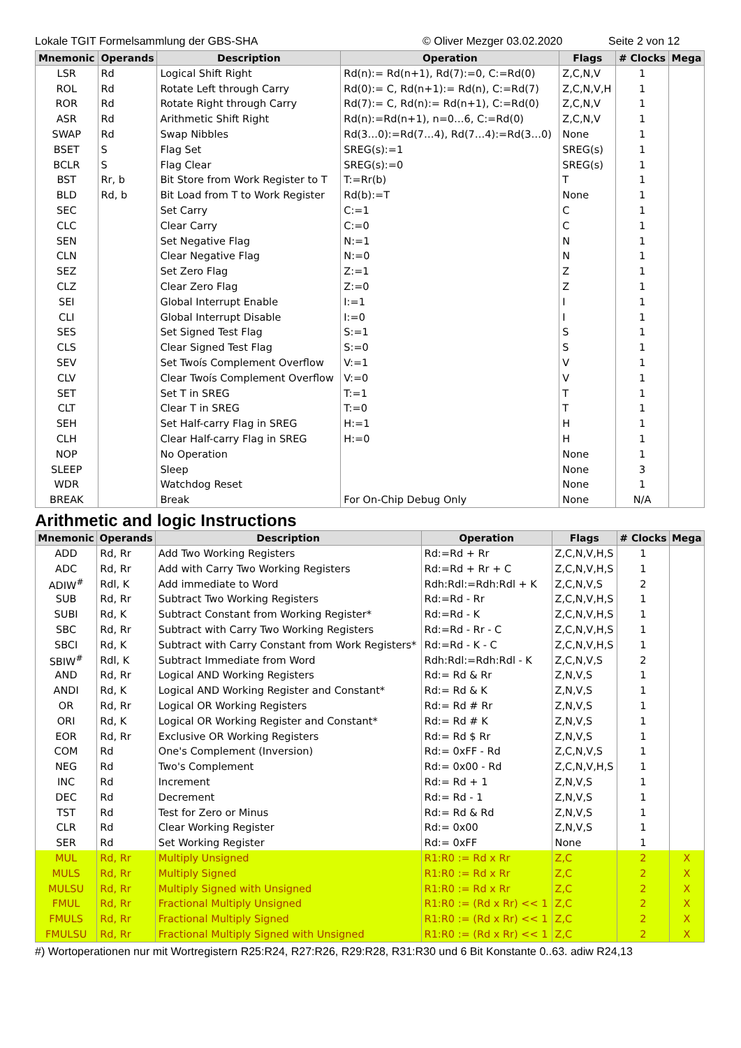Lokale TGIT Formelsammlung der GBS-SHA © Oliver Mezger 03.02.2020 Seite 2 von 12
| Mnemonic | Operands | Description | Operation | Flags | # Clocks | Mega |
| --- | --- | --- | --- | --- | --- | --- |
| LSR | Rd | Logical Shift Right | Rd(n):= Rd(n+1), Rd(7):=0, C:=Rd(0) | Z,C,N,V | 1 | |
| ROL | Rd | Rotate Left through Carry | Rd(0):= C, Rd(n+1):= Rd(n), C:=Rd(7) | Z,C,N,V,H | 1 | |
| ROR | Rd | Rotate Right through Carry | Rd(7):= C, Rd(n):= Rd(n+1), C:=Rd(0) | Z,C,N,V | 1 | |
| ASR | Rd | Arithmetic Shift Right | Rd(n):=Rd(n+1), n=0…6, C:=Rd(0) | Z,C,N,V | 1 | |
| SWAP | Rd | Swap Nibbles | Rd(3…0):=Rd(7…4), Rd(7…4):=Rd(3…0) | None | 1 | |
| BSET | S | Flag Set | SREG(s):=1 | SREG(s) | 1 | |
| BCLR | S | Flag Clear | SREG(s):=0 | SREG(s) | 1 | |
| BST | Rr, b | Bit Store from Work Register to T | T:=Rr(b) | T | 1 | |
| BLD | Rd, b | Bit Load from T to Work Register | Rd(b):=T | None | 1 | |
| SEC | | Set Carry | C:=1 | C | 1 | |
| CLC | | Clear Carry | C:=0 | C | 1 | |
| SEN | | Set Negative Flag | N:=1 | N | 1 | |
| CLN | | Clear Negative Flag | N:=0 | N | 1 | |
| SEZ | | Set Zero Flag | Z:=1 | Z | 1 | |
| CLZ | | Clear Zero Flag | Z:=0 | Z | 1 | |
| SEI | | Global Interrupt Enable | I:=1 | I | 1 | |
| CLI | | Global Interrupt Disable | I:=0 | I | 1 | |
| SES | | Set Signed Test Flag | S:=1 | S | 1 | |
| CLS | | Clear Signed Test Flag | S:=0 | S | 1 | |
| SEV | | Set Twoís Complement Overflow | V:=1 | V | 1 | |
| CLV | | Clear Twoís Complement Overflow | V:=0 | V | 1 | |
| SET | | Set T in SREG | T:=1 | T | 1 | |
| CLT | | Clear T in SREG | T:=0 | T | 1 | |
| SEH | | Set Half-carry Flag in SREG | H:=1 | H | 1 | |
| CLH | | Clear Half-carry Flag in SREG | H:=0 | H | 1 | |
| NOP | | No Operation | | None | 1 | |
| SLEEP | | Sleep | | None | 3 | |
| WDR | | Watchdog Reset | | None | 1 | |
| BREAK | | Break | For On-Chip Debug Only | None | N/A | |
Arithmetic and logic Instructions
| Mnemonic | Operands | Description | Operation | Flags | # Clocks | Mega |
| --- | --- | --- | --- | --- | --- | --- |
| ADD | Rd, Rr | Add Two Working Registers | Rd:=Rd + Rr | Z,C,N,V,H,S | 1 | |
| ADC | Rd, Rr | Add with Carry Two Working Registers | Rd:=Rd + Rr + C | Z,C,N,V,H,S | 1 | |
| ADIW<sup>#</sup> | Rdl, K | Add immediate to Word | Rdh:Rdl:=Rdh:Rdl + K | Z,C,N,V,S | 2 | |
| SUB | Rd, Rr | Subtract Two Working Registers | Rd:=Rd - Rr | Z,C,N,V,H,S | 1 | |
| SUBI | Rd, K | Subtract Constant from Working Register* | Rd:=Rd - K | Z,C,N,V,H,S | 1 | |
| SBC | Rd, Rr | Subtract with Carry Two Working Registers | Rd:=Rd - Rr - C | Z,C,N,V,H,S | 1 | |
| SBCI | Rd, K | Subtract with Carry Constant from Work Registers* | Rd:=Rd - K - C | Z,C,N,V,H,S | 1 | |
| SBIW<sup>#</sup> | Rdl, K | Subtract Immediate from Word | Rdh:Rdl:=Rdh:Rdl - K | Z,C,N,V,S | 2 | |
| AND | Rd, Rr | Logical AND Working Registers | Rd:= Rd & Rr | Z,N,V,S | 1 | |
| ANDI | Rd, K | Logical AND Working Register and Constant* | Rd:= Rd & K | Z,N,V,S | 1 | |
| OR | Rd, Rr | Logical OR Working Registers | Rd:= Rd # Rr | Z,N,V,S | 1 | |
| ORI | Rd, K | Logical OR Working Register and Constant* | Rd:= Rd # K | Z,N,V,S | 1 | |
| EOR | Rd, Rr | Exclusive OR Working Registers | Rd:= Rd $ Rr | Z,N,V,S | 1 | |
| COM | Rd | One's Complement (Inversion) | Rd:= 0xFF - Rd | Z,C,N,V,S | 1 | |
| NEG | Rd | Two's Complement | Rd:= 0x00 - Rd | Z,C,N,V,H,S | 1 | |
| INC | Rd | Increment | Rd:= Rd + 1 | Z,N,V,S | 1 | |
| DEC | Rd | Decrement | Rd:= Rd - 1 | Z,N,V,S | 1 | |
| TST | Rd | Test for Zero or Minus | Rd:= Rd & Rd | Z,N,V,S | 1 | |
| CLR | Rd | Clear Working Register | Rd:= 0x00 | Z,N,V,S | 1 | |
| SER | Rd | Set Working Register | Rd:= 0xFF | None | 1 | |
| MUL | Rd, Rr | Multiply Unsigned | R1:R0 := Rd x Rr | Z,C | 2 | X |
| MULS | Rd, Rr | Multiply Signed | R1:R0 := Rd x Rr | Z,C | 2 | X |
| MULSU | Rd, Rr | Multiply Signed with Unsigned | R1:R0 := Rd x Rr | Z,C | 2 | X |
| FMUL | Rd, Rr | Fractional Multiply Unsigned | R1:R0 := (Rd x Rr) << 1 | Z,C | 2 | X |
| FMULS | Rd, Rr | Fractional Multiply Signed | R1:R0 := (Rd x Rr) << 1 | Z,C | 2 | X |
| FMULSU | Rd, Rr | Fractional Multiply Signed with Unsigned | R1:R0 := (Rd x Rr) << 1 | Z,C | 2 | X |
#) Wortoperationen nur mit Wortregistern R25:R24, R27:R26, R29:R28, R31:R30 und 6 Bit Konstante 0..63. adiw R24,13